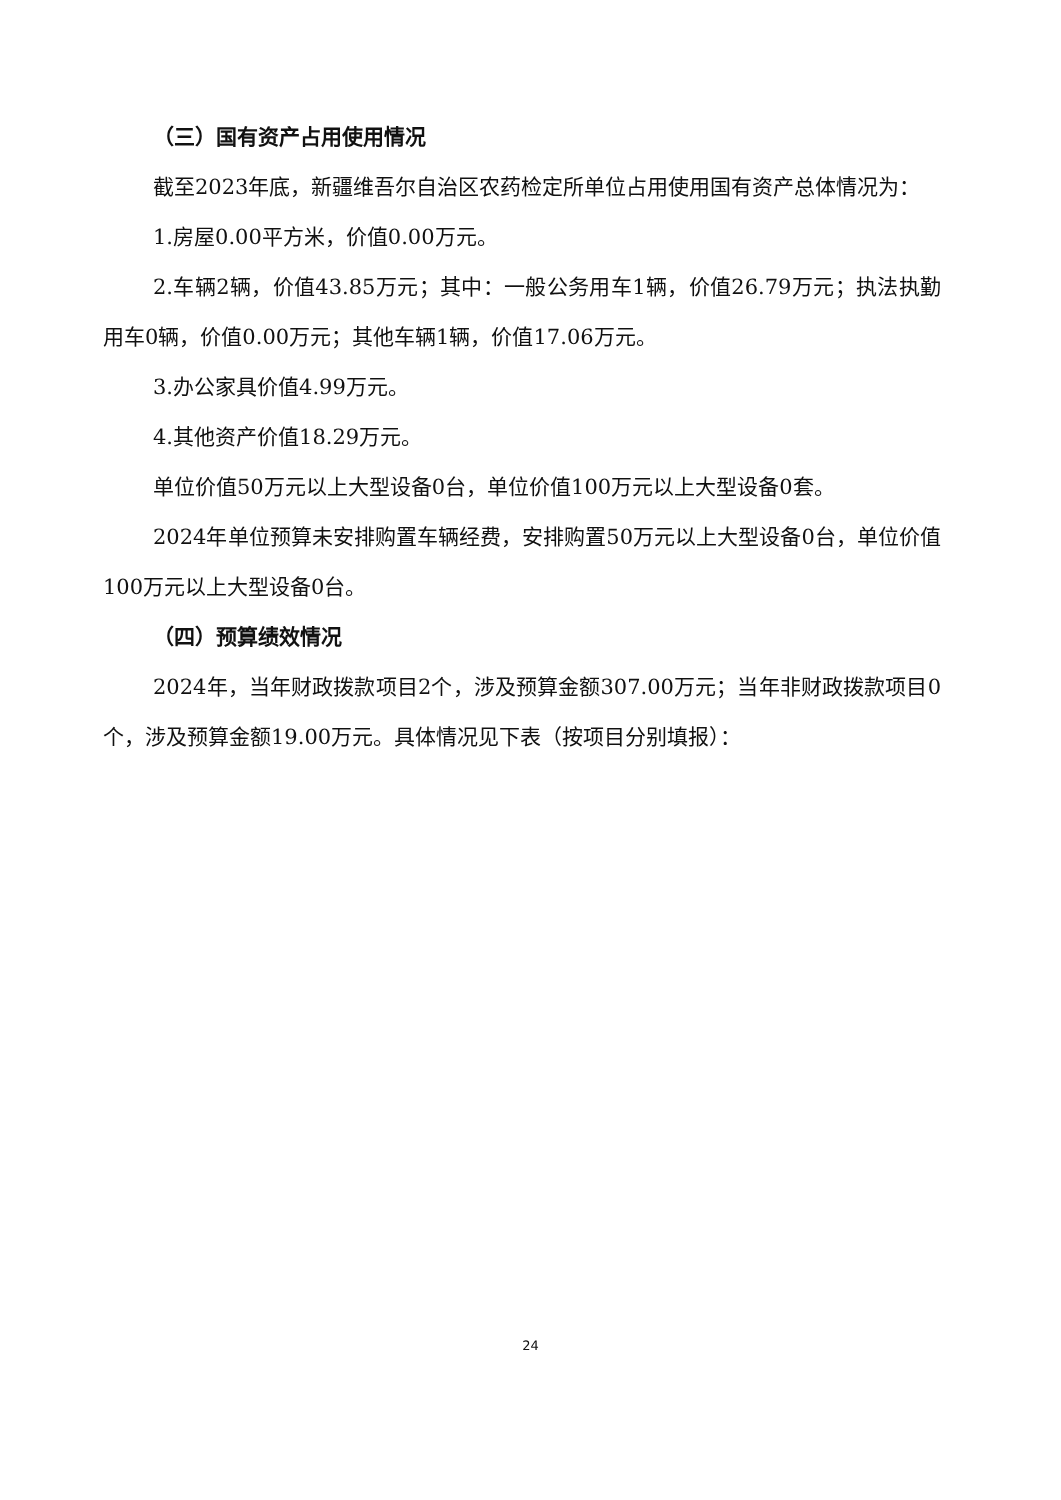（三）国有资产占用使用情况
截至2023年底，新疆维吾尔自治区农药检定所单位占用使用国有资产总体情况为：
1.房屋0.00平方米，价值0.00万元。
2.车辆2辆，价值43.85万元；其中：一般公务用车1辆，价值26.79万元；执法执勤用车0辆，价值0.00万元；其他车辆1辆，价值17.06万元。
3.办公家具价值4.99万元。
4.其他资产价值18.29万元。
单位价值50万元以上大型设备0台，单位价值100万元以上大型设备0套。
2024年单位预算未安排购置车辆经费，安排购置50万元以上大型设备0台，单位价值100万元以上大型设备0台。
（四）预算绩效情况
2024年，当年财政拨款项目2个，涉及预算金额307.00万元；当年非财政拨款项目0个，涉及预算金额19.00万元。具体情况见下表（按项目分别填报）：
24